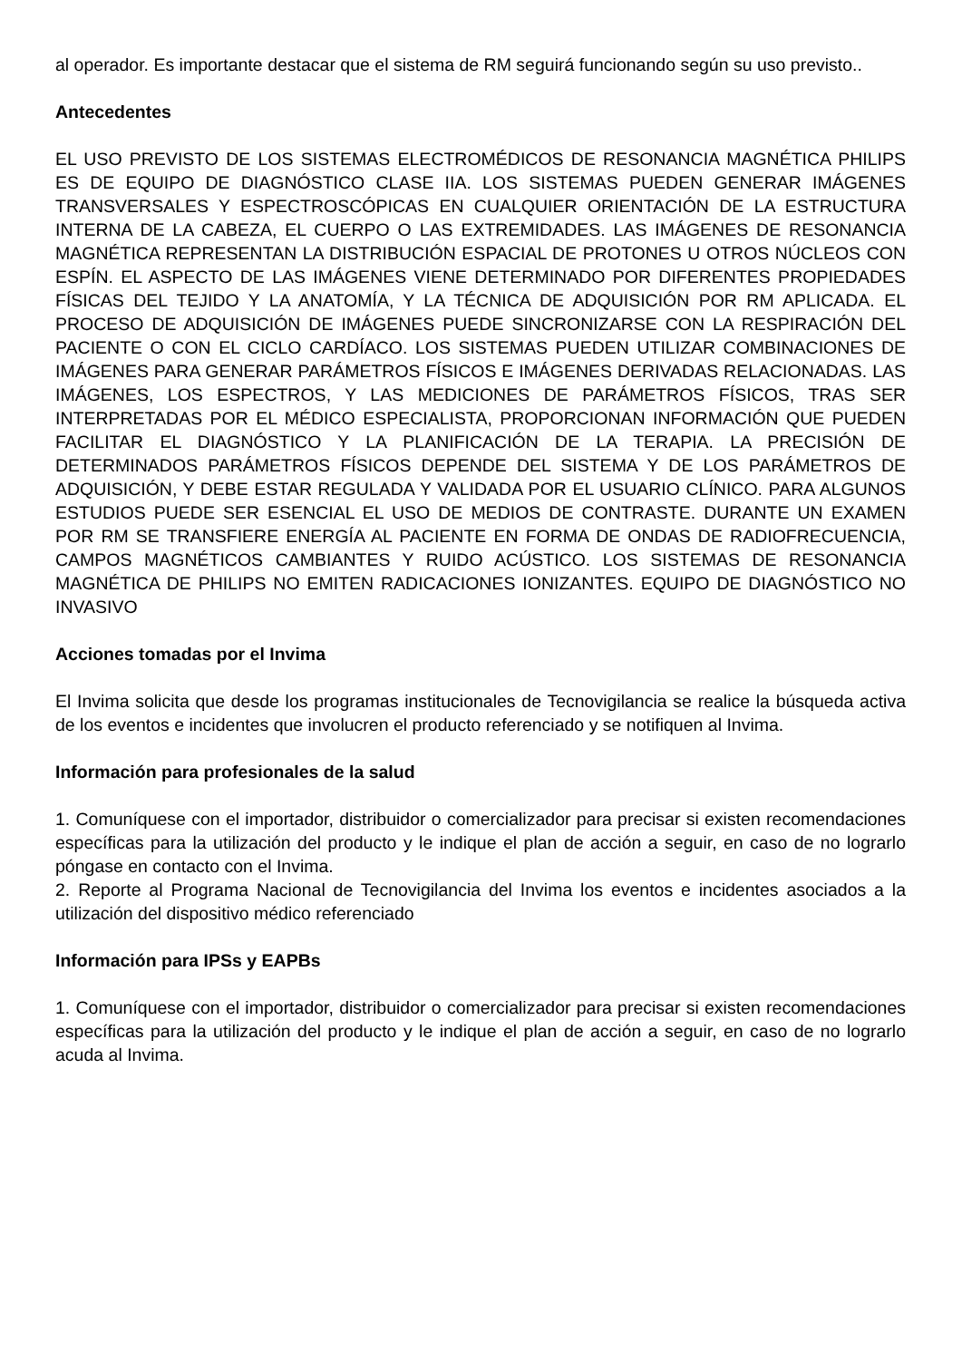al operador. Es importante destacar que el sistema de RM seguirá funcionando según su uso previsto..
Antecedentes
EL USO PREVISTO DE LOS SISTEMAS ELECTROMÉDICOS DE RESONANCIA MAGNÉTICA PHILIPS ES DE EQUIPO DE DIAGNÓSTICO CLASE IIA. LOS SISTEMAS PUEDEN GENERAR IMÁGENES TRANSVERSALES Y ESPECTROSCÓPICAS EN CUALQUIER ORIENTACIÓN DE LA ESTRUCTURA INTERNA DE LA CABEZA, EL CUERPO O LAS EXTREMIDADES. LAS IMÁGENES DE RESONANCIA MAGNÉTICA REPRESENTAN LA DISTRIBUCIÓN ESPACIAL DE PROTONES U OTROS NÚCLEOS CON ESPÍN. EL ASPECTO DE LAS IMÁGENES VIENE DETERMINADO POR DIFERENTES PROPIEDADES FÍSICAS DEL TEJIDO Y LA ANATOMÍA, Y LA TÉCNICA DE ADQUISICIÓN POR RM APLICADA. EL PROCESO DE ADQUISICIÓN DE IMÁGENES PUEDE SINCRONIZARSE CON LA RESPIRACIÓN DEL PACIENTE O CON EL CICLO CARDÍACO. LOS SISTEMAS PUEDEN UTILIZAR COMBINACIONES DE IMÁGENES PARA GENERAR PARÁMETROS FÍSICOS E IMÁGENES DERIVADAS RELACIONADAS. LAS IMÁGENES, LOS ESPECTROS, Y LAS MEDICIONES DE PARÁMETROS FÍSICOS, TRAS SER INTERPRETADAS POR EL MÉDICO ESPECIALISTA, PROPORCIONAN INFORMACIÓN QUE PUEDEN FACILITAR EL DIAGNÓSTICO Y LA PLANIFICACIÓN DE LA TERAPIA. LA PRECISIÓN DE DETERMINADOS PARÁMETROS FÍSICOS DEPENDE DEL SISTEMA Y DE LOS PARÁMETROS DE ADQUISICIÓN, Y DEBE ESTAR REGULADA Y VALIDADA POR EL USUARIO CLÍNICO. PARA ALGUNOS ESTUDIOS PUEDE SER ESENCIAL EL USO DE MEDIOS DE CONTRASTE. DURANTE UN EXAMEN POR RM SE TRANSFIERE ENERGÍA AL PACIENTE EN FORMA DE ONDAS DE RADIOFRECUENCIA, CAMPOS MAGNÉTICOS CAMBIANTES Y RUIDO ACÚSTICO. LOS SISTEMAS DE RESONANCIA MAGNÉTICA DE PHILIPS NO EMITEN RADICACIONES IONIZANTES. EQUIPO DE DIAGNÓSTICO NO INVASIVO
Acciones tomadas por el Invima
El Invima solicita que desde los programas institucionales de Tecnovigilancia se realice la búsqueda activa de los eventos e incidentes que involucren el producto referenciado y se notifiquen al Invima.
Información para profesionales de la salud
1. Comuníquese con el importador, distribuidor o comercializador para precisar si existen recomendaciones específicas para la utilización del producto y le indique el plan de acción a seguir, en caso de no lograrlo póngase en contacto con el Invima.
2. Reporte al Programa Nacional de Tecnovigilancia del Invima los eventos e incidentes asociados a la utilización del dispositivo médico referenciado
Información para IPSs y EAPBs
1. Comuníquese con el importador, distribuidor o comercializador para precisar si existen recomendaciones específicas para la utilización del producto y le indique el plan de acción a seguir, en caso de no lograrlo acuda al Invima.